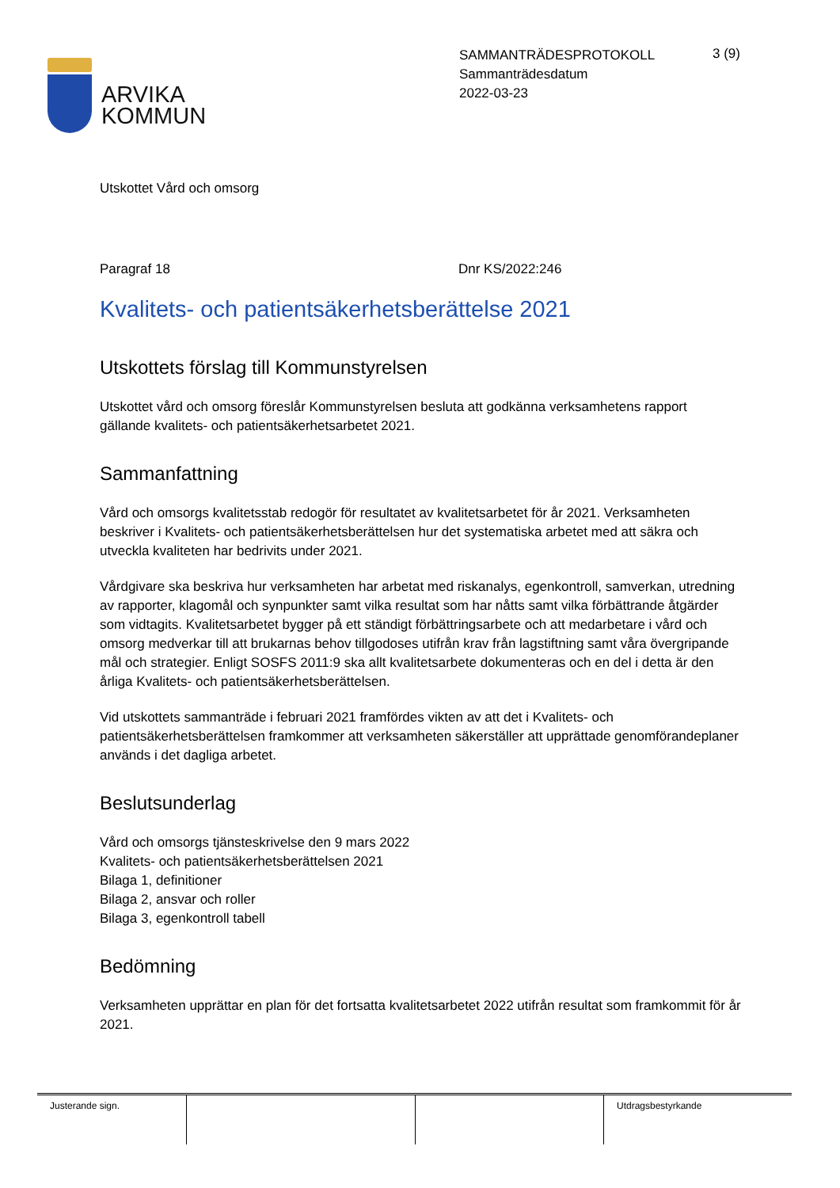ARVIKA
KOMMUN
SAMMANTRÄDESPROTOKOLL
Sammanträdesdatum
2022-03-23
3 (9)
Utskottet Vård och omsorg
Paragraf 18 Dnr KS/2022:246
Kvalitets- och patientsäkerhetsberättelse 2021
Utskottets förslag till Kommunstyrelsen
Utskottet vård och omsorg föreslår Kommunstyrelsen besluta att godkänna verksamhetens rapport gällande kvalitets- och patientsäkerhetsarbetet 2021.
Sammanfattning
Vård och omsorgs kvalitetsstab redogör för resultatet av kvalitetsarbetet för år 2021. Verksamheten beskriver i Kvalitets- och patientsäkerhetsberättelsen hur det systematiska arbetet med att säkra och utveckla kvaliteten har bedrivits under 2021.
Vårdgivare ska beskriva hur verksamheten har arbetat med riskanalys, egenkontroll, samverkan, utredning av rapporter, klagomål och synpunkter samt vilka resultat som har nåtts samt vilka förbättrande åtgärder som vidtagits. Kvalitetsarbetet bygger på ett ständigt förbättringsarbete och att medarbetare i vård och omsorg medverkar till att brukarnas behov tillgodoses utifrån krav från lagstiftning samt våra övergripande mål och strategier. Enligt SOSFS 2011:9 ska allt kvalitetsarbete dokumenteras och en del i detta är den årliga Kvalitets- och patientsäkerhetsberättelsen.
Vid utskottets sammanträde i februari 2021 framfördes vikten av att det i Kvalitets- och patientsäkerhetsberättelsen framkommer att verksamheten säkerställer att upprättade genomförandeplaner används i det dagliga arbetet.
Beslutsunderlag
Vård och omsorgs tjänsteskrivelse den 9 mars 2022
Kvalitets- och patientsäkerhetsberättelsen 2021
Bilaga 1, definitioner
Bilaga 2, ansvar och roller
Bilaga 3, egenkontroll tabell
Bedömning
Verksamheten upprättar en plan för det fortsatta kvalitetsarbetet 2022 utifrån resultat som framkommit för år 2021.
Justerande sign. Utdragsbestyrkande